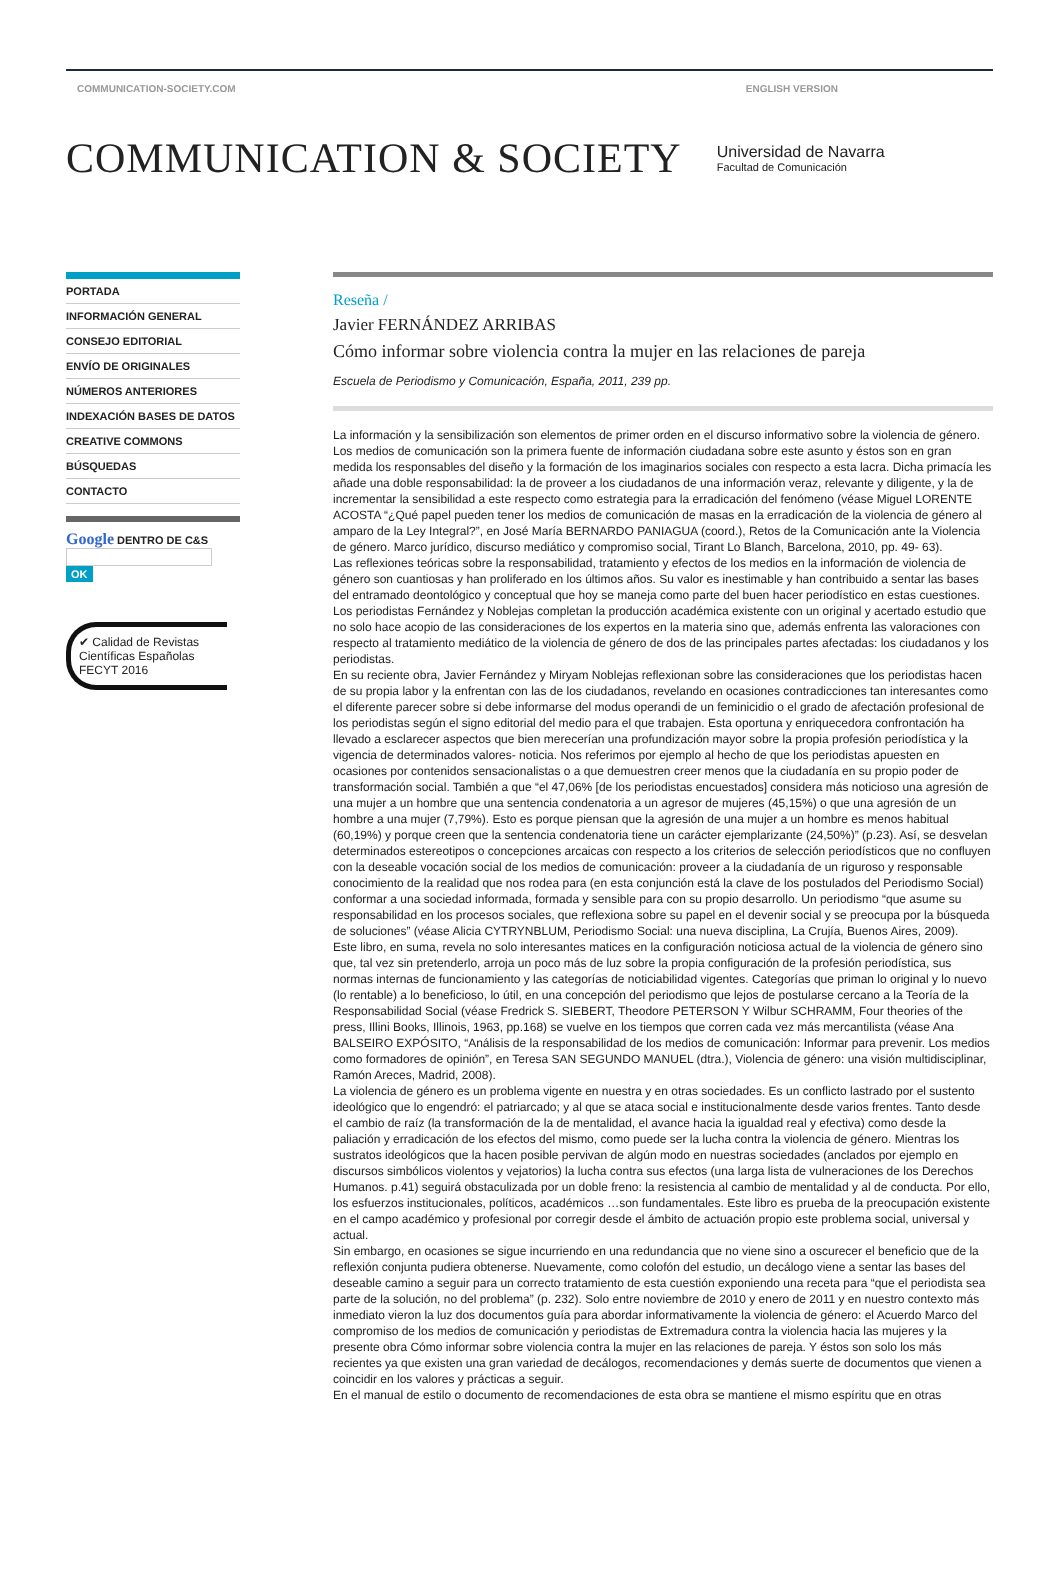COMMUNICATION-SOCIETY.COM ENGLISH VERSION
COMMUNICATION & SOCIETY
Universidad de Navarra
Facultad de Comunicación
PORTADA
INFORMACIÓN GENERAL
CONSEJO EDITORIAL
ENVÍO DE ORIGINALES
NÚMEROS ANTERIORES
INDEXACIÓN BASES DE DATOS
CREATIVE COMMONS
BÚSQUEDAS
CONTACTO
Google DENTRO DE C&S
OK
✔ Calidad de Revistas Científicas Españolas
FECYT 2016
Reseña /
Javier FERNÁNDEZ ARRIBAS
Cómo informar sobre violencia contra la mujer en las relaciones de pareja
Escuela de Periodismo y Comunicación, España, 2011, 239 pp.
La información y la sensibilización son elementos de primer orden en el discurso informativo sobre la violencia de género. Los medios de comunicación son la primera fuente de información ciudadana sobre este asunto y éstos son en gran medida los responsables del diseño y la formación de los imaginarios sociales con respecto a esta lacra. Dicha primacía les añade una doble responsabilidad: la de proveer a los ciudadanos de una información veraz, relevante y diligente, y la de incrementar la sensibilidad a este respecto como estrategia para la erradicación del fenómeno (véase Miguel LORENTE ACOSTA “¿Qué papel pueden tener los medios de comunicación de masas en la erradicación de la violencia de género al amparo de la Ley Integral?”, en José María BERNARDO PANIAGUA (coord.), Retos de la Comunicación ante la Violencia de género. Marco jurídico, discurso mediático y compromiso social, Tirant Lo Blanch, Barcelona, 2010, pp. 49- 63).
Las reflexiones teóricas sobre la responsabilidad, tratamiento y efectos de los medios en la información de violencia de género son cuantiosas y han proliferado en los últimos años. Su valor es inestimable y han contribuido a sentar las bases del entramado deontológico y conceptual que hoy se maneja como parte del buen hacer periodístico en estas cuestiones. Los periodistas Fernández y Noblejas completan la producción académica existente con un original y acertado estudio que no solo hace acopio de las consideraciones de los expertos en la materia sino que, además enfrenta las valoraciones con respecto al tratamiento mediático de la violencia de género de dos de las principales partes afectadas: los ciudadanos y los periodistas.
En su reciente obra, Javier Fernández y Miryam Noblejas reflexionan sobre las consideraciones que los periodistas hacen de su propia labor y la enfrentan con las de los ciudadanos, revelando en ocasiones contradicciones tan interesantes como el diferente parecer sobre si debe informarse del modus operandi de un feminicidio o el grado de afectación profesional de los periodistas según el signo editorial del medio para el que trabajen. Esta oportuna y enriquecedora confrontación ha llevado a esclarecer aspectos que bien merecerían una profundización mayor sobre la propia profesión periodística y la vigencia de determinados valores- noticia. Nos referimos por ejemplo al hecho de que los periodistas apuesten en ocasiones por contenidos sensacionalistas o a que demuestren creer menos que la ciudadanía en su propio poder de transformación social. También a que “el 47,06% [de los periodistas encuestados] considera más noticioso una agresión de una mujer a un hombre que una sentencia condenatoria a un agresor de mujeres (45,15%) o que una agresión de un hombre a una mujer (7,79%). Esto es porque piensan que la agresión de una mujer a un hombre es menos habitual (60,19%) y porque creen que la sentencia condenatoria tiene un carácter ejemplarizante (24,50%)” (p.23). Así, se desvelan determinados estereotipos o concepciones arcaicas con respecto a los criterios de selección periodísticos que no confluyen con la deseable vocación social de los medios de comunicación: proveer a la ciudadanía de un riguroso y responsable conocimiento de la realidad que nos rodea para (en esta conjunción está la clave de los postulados del Periodismo Social) conformar a una sociedad informada, formada y sensible para con su propio desarrollo. Un periodismo “que asume su responsabilidad en los procesos sociales, que reflexiona sobre su papel en el devenir social y se preocupa por la búsqueda de soluciones” (véase Alicia CYTRYNBLUM, Periodismo Social: una nueva disciplina, La Crujía, Buenos Aires, 2009).
Este libro, en suma, revela no solo interesantes matices en la configuración noticiosa actual de la violencia de género sino que, tal vez sin pretenderlo, arroja un poco más de luz sobre la propia configuración de la profesión periodística, sus normas internas de funcionamiento y las categorías de noticiabilidad vigentes. Categorías que priman lo original y lo nuevo (lo rentable) a lo beneficioso, lo útil, en una concepción del periodismo que lejos de postularse cercano a la Teoría de la Responsabilidad Social (véase Fredrick S. SIEBERT, Theodore PETERSON Y Wilbur SCHRAMM, Four theories of the press, Illini Books, Illinois, 1963, pp.168) se vuelve en los tiempos que corren cada vez más mercantilista (véase Ana BALSEIRO EXPÓSITO, “Análisis de la responsabilidad de los medios de comunicación: Informar para prevenir. Los medios como formadores de opinión”, en Teresa SAN SEGUNDO MANUEL (dtra.), Violencia de género: una visión multidisciplinar, Ramón Areces, Madrid, 2008).
La violencia de género es un problema vigente en nuestra y en otras sociedades. Es un conflicto lastrado por el sustento ideológico que lo engendró: el patriarcado; y al que se ataca social e institucionalmente desde varios frentes. Tanto desde el cambio de raíz (la transformación de la de mentalidad, el avance hacia la igualdad real y efectiva) como desde la paliación y erradicación de los efectos del mismo, como puede ser la lucha contra la violencia de género. Mientras los sustratos ideológicos que la hacen posible pervivan de algún modo en nuestras sociedades (anclados por ejemplo en discursos simbólicos violentos y vejatorios) la lucha contra sus efectos (una larga lista de vulneraciones de los Derechos Humanos. p.41) seguirá obstaculizada por un doble freno: la resistencia al cambio de mentalidad y al de conducta. Por ello, los esfuerzos institucionales, políticos, académicos …son fundamentales. Este libro es prueba de la preocupación existente en el campo académico y profesional por corregir desde el ámbito de actuación propio este problema social, universal y actual.
Sin embargo, en ocasiones se sigue incurriendo en una redundancia que no viene sino a oscurecer el beneficio que de la reflexión conjunta pudiera obtenerse. Nuevamente, como colofón del estudio, un decálogo viene a sentar las bases del deseable camino a seguir para un correcto tratamiento de esta cuestión exponiendo una receta para “que el periodista sea parte de la solución, no del problema” (p. 232). Solo entre noviembre de 2010 y enero de 2011 y en nuestro contexto más inmediato vieron la luz dos documentos guía para abordar informativamente la violencia de género: el Acuerdo Marco del compromiso de los medios de comunicación y periodistas de Extremadura contra la violencia hacia las mujeres y la presente obra Cómo informar sobre violencia contra la mujer en las relaciones de pareja. Y éstos son solo los más recientes ya que existen una gran variedad de decálogos, recomendaciones y demás suerte de documentos que vienen a coincidir en los valores y prácticas a seguir.
En el manual de estilo o documento de recomendaciones de esta obra se mantiene el mismo espíritu que en otras